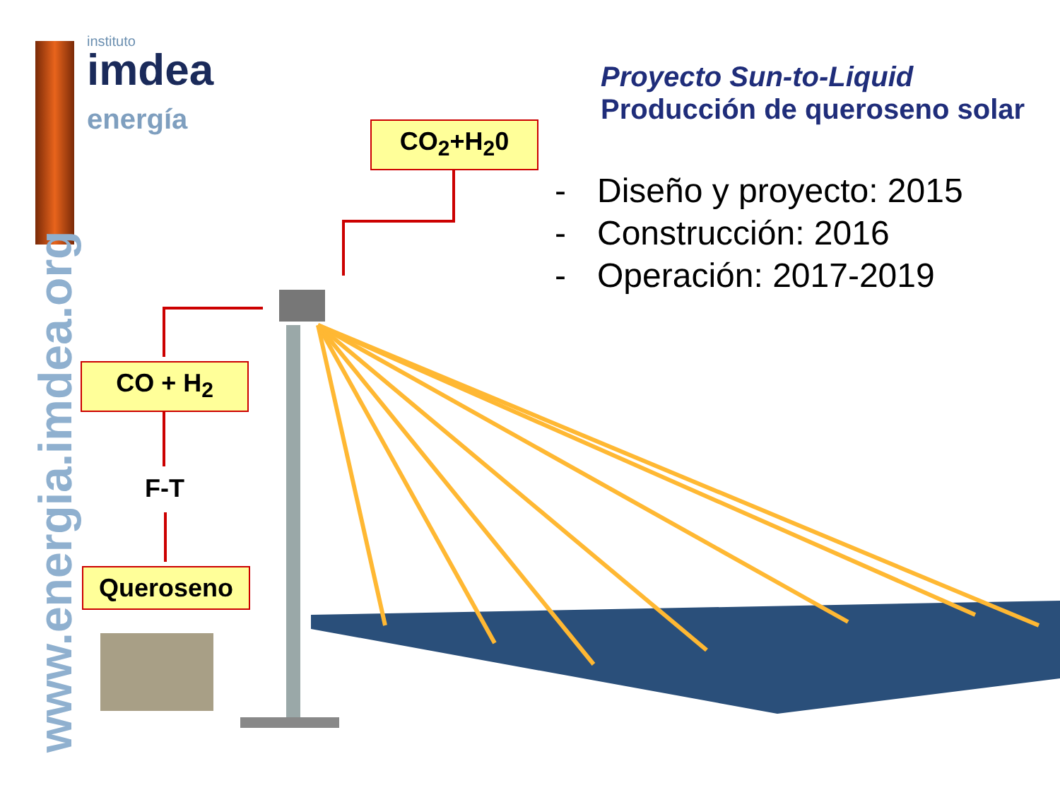instituto
imdea
energía
www.energia.imdea.org
Proyecto Sun-to-Liquid
Producción de queroseno solar
- Diseño y proyecto: 2015
- Construcción: 2016
- Operación: 2017-2019
CO<sub>2</sub>+H<sub>2</sub>0
CO + H<sub>2</sub>
F-T
Queroseno